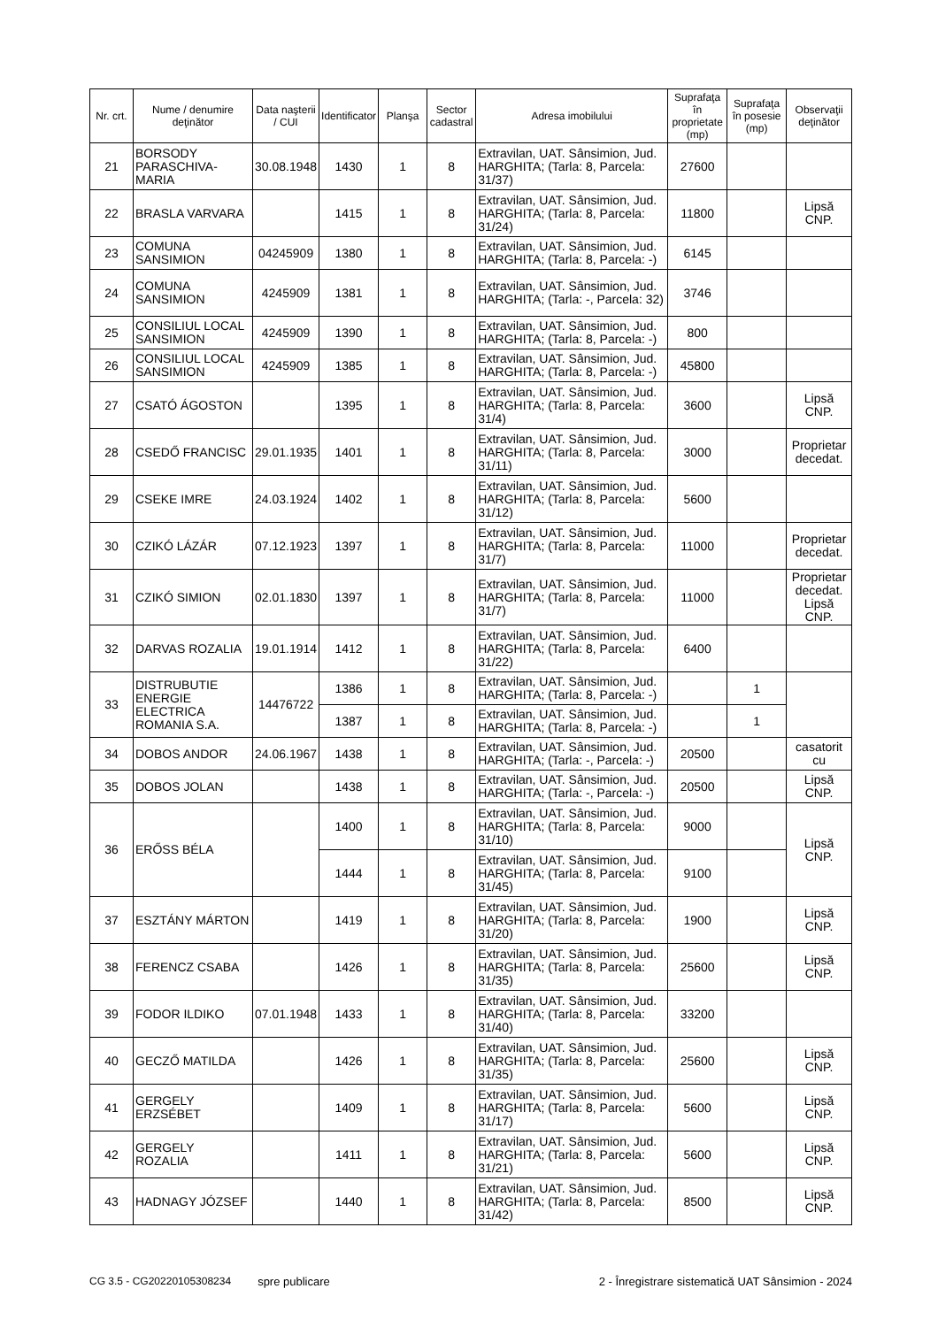| Nr. crt. | Nume / denumire deţinător | Data naşterii / CUI | Identificator | Planşa | Sector cadastral | Adresa imobilului | Suprafaţa în proprietate (mp) | Suprafaţa în posesie (mp) | Observaţii deţinător |
| --- | --- | --- | --- | --- | --- | --- | --- | --- | --- |
| 21 | BORSODY PARASCHIVA-MARIA | 30.08.1948 | 1430 | 1 | 8 | Extravilan, UAT. Sânsimion, Jud. HARGHITA; (Tarla: 8, Parcela: 31/37) | 27600 | | |
| 22 | BRASLA VARVARA | | 1415 | 1 | 8 | Extravilan, UAT. Sânsimion, Jud. HARGHITA; (Tarla: 8, Parcela: 31/24) | 11800 | | Lipsă CNP. |
| 23 | COMUNA SANSIMION | 04245909 | 1380 | 1 | 8 | Extravilan, UAT. Sânsimion, Jud. HARGHITA; (Tarla: 8, Parcela: -) | 6145 | | |
| 24 | COMUNA SANSIMION | 4245909 | 1381 | 1 | 8 | Extravilan, UAT. Sânsimion, Jud. HARGHITA; (Tarla: -, Parcela: 32) | 3746 | | |
| 25 | CONSILIUL LOCAL SANSIMION | 4245909 | 1390 | 1 | 8 | Extravilan, UAT. Sânsimion, Jud. HARGHITA; (Tarla: 8, Parcela: -) | 800 | | |
| 26 | CONSILIUL LOCAL SANSIMION | 4245909 | 1385 | 1 | 8 | Extravilan, UAT. Sânsimion, Jud. HARGHITA; (Tarla: 8, Parcela: -) | 45800 | | |
| 27 | CSATÓ ÁGOSTON | | 1395 | 1 | 8 | Extravilan, UAT. Sânsimion, Jud. HARGHITA; (Tarla: 8, Parcela: 31/4) | 3600 | | Lipsă CNP. |
| 28 | CSEDŐ FRANCISC | 29.01.1935 | 1401 | 1 | 8 | Extravilan, UAT. Sânsimion, Jud. HARGHITA; (Tarla: 8, Parcela: 31/11) | 3000 | | Proprietar decedat. |
| 29 | CSEKE IMRE | 24.03.1924 | 1402 | 1 | 8 | Extravilan, UAT. Sânsimion, Jud. HARGHITA; (Tarla: 8, Parcela: 31/12) | 5600 | | |
| 30 | CZIKÓ LÁZÁR | 07.12.1923 | 1397 | 1 | 8 | Extravilan, UAT. Sânsimion, Jud. HARGHITA; (Tarla: 8, Parcela: 31/7) | 11000 | | Proprietar decedat. |
| 31 | CZIKÓ SIMION | 02.01.1830 | 1397 | 1 | 8 | Extravilan, UAT. Sânsimion, Jud. HARGHITA; (Tarla: 8, Parcela: 31/7) | 11000 | | Proprietar decedat. Lipsă CNP. |
| 32 | DARVAS ROZALIA | 19.01.1914 | 1412 | 1 | 8 | Extravilan, UAT. Sânsimion, Jud. HARGHITA; (Tarla: 8, Parcela: 31/22) | 6400 | | |
| 33 | DISTRUBUTIE ENERGIE ELECTRICA ROMANIA S.A. | 14476722 | 1386 | 1 | 8 | Extravilan, UAT. Sânsimion, Jud. HARGHITA; (Tarla: 8, Parcela: -) | | 1 | |
| | | | 1387 | 1 | 8 | Extravilan, UAT. Sânsimion, Jud. HARGHITA; (Tarla: 8, Parcela: -) | | 1 | |
| 34 | DOBOS ANDOR | 24.06.1967 | 1438 | 1 | 8 | Extravilan, UAT. Sânsimion, Jud. HARGHITA; (Tarla: -, Parcela: -) | 20500 | | casatorit cu |
| 35 | DOBOS JOLAN | | 1438 | 1 | 8 | Extravilan, UAT. Sânsimion, Jud. HARGHITA; (Tarla: -, Parcela: -) | 20500 | | Lipsă CNP. |
| 36 | ERŐSS BÉLA | | 1400 | 1 | 8 | Extravilan, UAT. Sânsimion, Jud. HARGHITA; (Tarla: 8, Parcela: 31/10) | 9000 | | Lipsă CNP. |
| | | | 1444 | 1 | 8 | Extravilan, UAT. Sânsimion, Jud. HARGHITA; (Tarla: 8, Parcela: 31/45) | 9100 | | |
| 37 | ESZTÁNY MÁRTON | | 1419 | 1 | 8 | Extravilan, UAT. Sânsimion, Jud. HARGHITA; (Tarla: 8, Parcela: 31/20) | 1900 | | Lipsă CNP. |
| 38 | FERENCZ CSABA | | 1426 | 1 | 8 | Extravilan, UAT. Sânsimion, Jud. HARGHITA; (Tarla: 8, Parcela: 31/35) | 25600 | | Lipsă CNP. |
| 39 | FODOR ILDIKO | 07.01.1948 | 1433 | 1 | 8 | Extravilan, UAT. Sânsimion, Jud. HARGHITA; (Tarla: 8, Parcela: 31/40) | 33200 | | |
| 40 | GECZŐ MATILDA | | 1426 | 1 | 8 | Extravilan, UAT. Sânsimion, Jud. HARGHITA; (Tarla: 8, Parcela: 31/35) | 25600 | | Lipsă CNP. |
| 41 | GERGELY ERZSÉBET | | 1409 | 1 | 8 | Extravilan, UAT. Sânsimion, Jud. HARGHITA; (Tarla: 8, Parcela: 31/17) | 5600 | | Lipsă CNP. |
| 42 | GERGELY ROZALIA | | 1411 | 1 | 8 | Extravilan, UAT. Sânsimion, Jud. HARGHITA; (Tarla: 8, Parcela: 31/21) | 5600 | | Lipsă CNP. |
| 43 | HADNAGY JÓZSEF | | 1440 | 1 | 8 | Extravilan, UAT. Sânsimion, Jud. HARGHITA; (Tarla: 8, Parcela: 31/42) | 8500 | | Lipsă CNP. |
CG 3.5 - CG20220105308234 spre publicare 2 - Înregistrare sistematică UAT Sânsimion - 2024